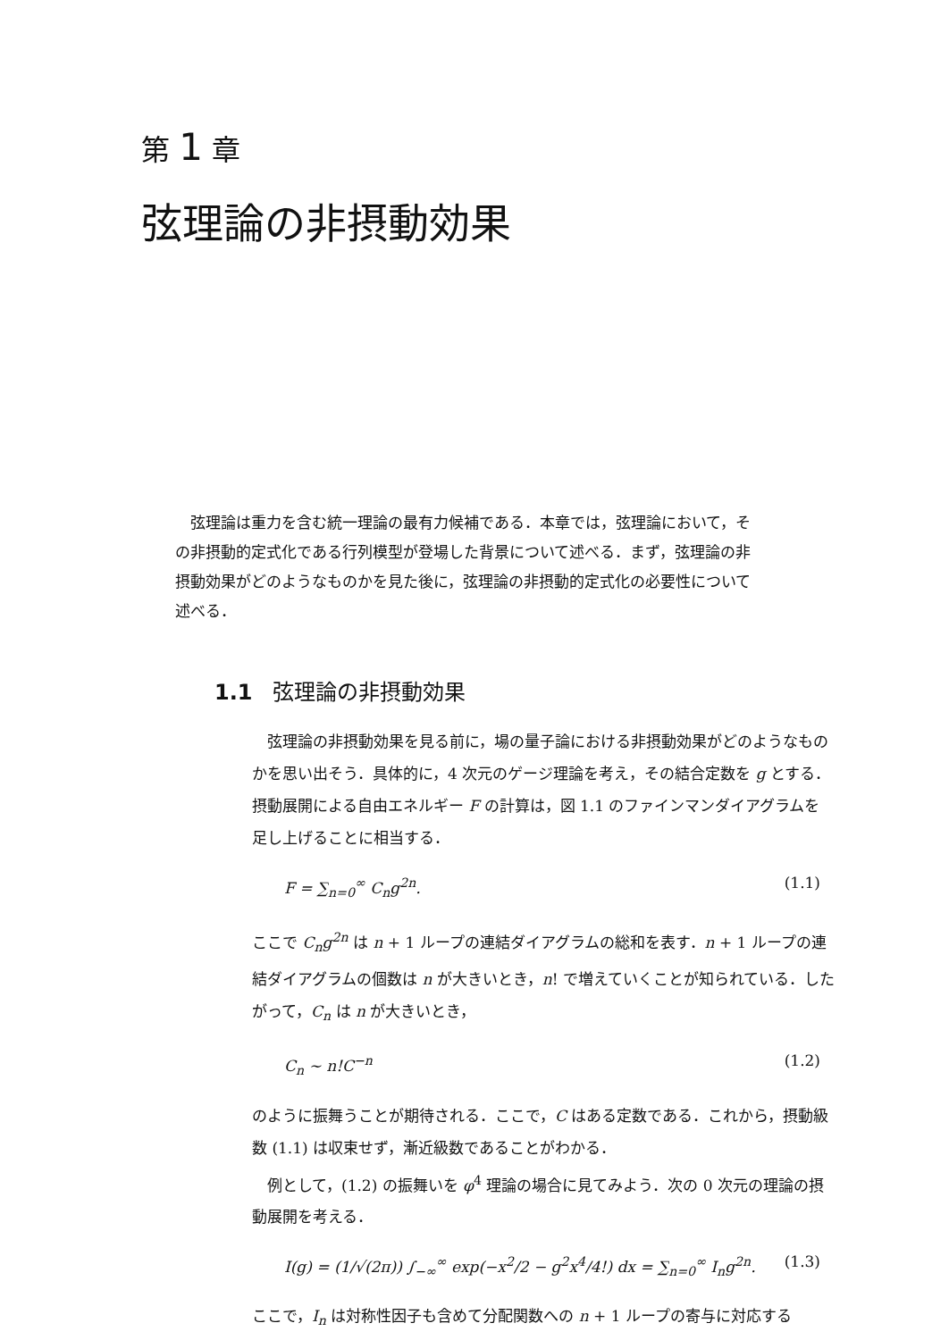第 1 章
弦理論の非摂動効果
弦理論は重力を含む統一理論の最有力候補である．本章では，弦理論において，その非摂動的定式化である行列模型が登場した背景について述べる．まず，弦理論の非摂動効果がどのようなものかを見た後に，弦理論の非摂動的定式化の必要性について述べる．
1.1 弦理論の非摂動効果
弦理論の非摂動効果を見る前に，場の量子論における非摂動効果がどのようなものかを思い出そう．具体的に，4 次元のゲージ理論を考え，その結合定数を g とする．摂動展開による自由エネルギー F の計算は，図 1.1 のファインマンダイアグラムを足し上げることに相当する．
F = ∑<sub>n=0</sub><sup>∞</sup> C<sub>n</sub>g<sup>2n</sup>. (1.1)
ここで C<sub>n</sub>g<sup>2n</sup> は n + 1 ループの連結ダイアグラムの総和を表す．n + 1 ループの連結ダイアグラムの個数は n が大きいとき，n! で増えていくことが知られている．したがって，C<sub>n</sub> は n が大きいとき，
C<sub>n</sub> ∼ n!C<sup>−n</sup> (1.2)
のように振舞うことが期待される．ここで，C はある定数である．これから，摂動級数 (1.1) は収束せず，漸近級数であることがわかる．
例として，(1.2) の振舞いを φ<sup>4</sup> 理論の場合に見てみよう．次の 0 次元の理論の摂動展開を考える．
I(g) = (1/√(2π)) ∫<sub>−∞</sub><sup>∞</sup> exp(−x<sup>2</sup>/2 − g<sup>2</sup>x<sup>4</sup>/4!) dx = ∑<sub>n=0</sub><sup>∞</sup> I<sub>n</sub>g<sup>2n</sup>. (1.3)
ここで，I<sub>n</sub> は対称性因子も含めて分配関数への n + 1 ループの寄与に対応する